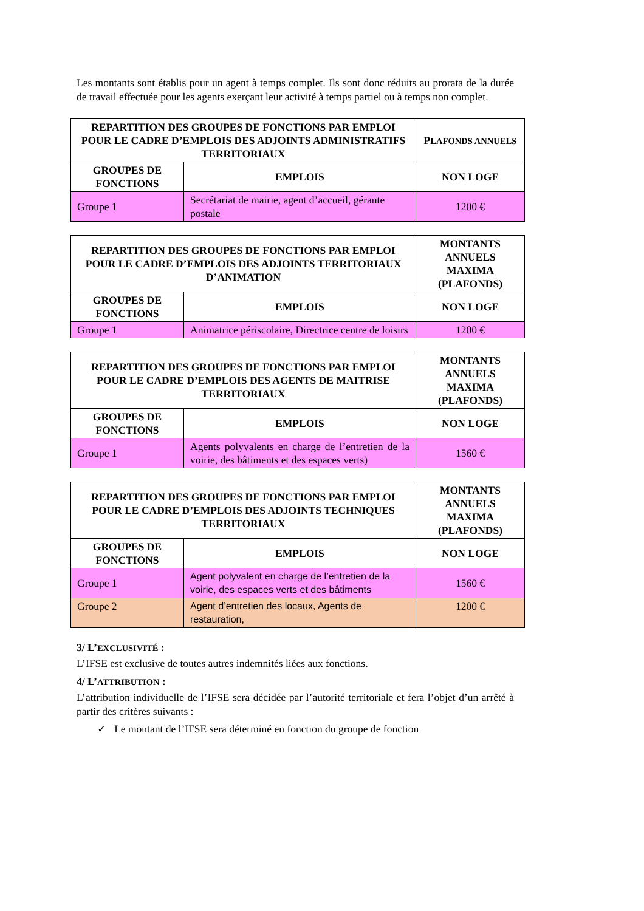Les montants sont établis pour un agent à temps complet. Ils sont donc réduits au prorata de la durée de travail effectuée pour les agents exerçant leur activité à temps partiel ou à temps non complet.
| REPARTITION DES GROUPES DE FONCTIONS PAR EMPLOI POUR LE CADRE D’EMPLOIS DES ADJOINTS ADMINISTRATIFS TERRITORIAUX | | P LAFONDS ANNUELS |
| --- | --- | --- |
| GROUPES DE FONCTIONS | EMPLOIS | NON LOGE |
| Groupe 1 | Secrétariat de mairie, agent d’accueil, gérante postale | 1200 € |
| REPARTITION DES GROUPES DE FONCTIONS PAR EMPLOI POUR LE CADRE D’EMPLOIS DES ADJOINTS TERRITORIAUX D’ANIMATION | | MONTANTS ANNUELS MAXIMA (PLAFONDS) |
| --- | --- | --- |
| GROUPES DE FONCTIONS | EMPLOIS | NON LOGE |
| Groupe 1 | Animatrice périscolaire, Directrice centre de loisirs | 1200 € |
| REPARTITION DES GROUPES DE FONCTIONS PAR EMPLOI POUR LE CADRE D’EMPLOIS DES AGENTS DE MAITRISE TERRITORIAUX | | MONTANTS ANNUELS MAXIMA (PLAFONDS) |
| --- | --- | --- |
| GROUPES DE FONCTIONS | EMPLOIS | NON LOGE |
| Groupe 1 | Agents polyvalents en charge de l’entretien de la voirie, des bâtiments et des espaces verts) | 1560 € |
| REPARTITION DES GROUPES DE FONCTIONS PAR EMPLOI POUR LE CADRE D’EMPLOIS DES ADJOINTS TECHNIQUES TERRITORIAUX | | MONTANTS ANNUELS MAXIMA (PLAFONDS) |
| --- | --- | --- |
| GROUPES DE FONCTIONS | EMPLOIS | NON LOGE |
| Groupe 1 | Agent polyvalent en charge de l’entretien de la voirie, des espaces verts et des bâtiments | 1560 € |
| Groupe 2 | Agent d’entretien des locaux, Agents de restauration, | 1200 € |
3/ L’EXCLUSIVITÉ :
L’IFSE est exclusive de toutes autres indemnités liées aux fonctions.
4/ L’ATTRIBUTION :
L’attribution individuelle de l’IFSE sera décidée par l’autorité territoriale et fera l’objet d’un arrêté à partir des critères suivants :
✓ Le montant de l’IFSE sera déterminé en fonction du groupe de fonction